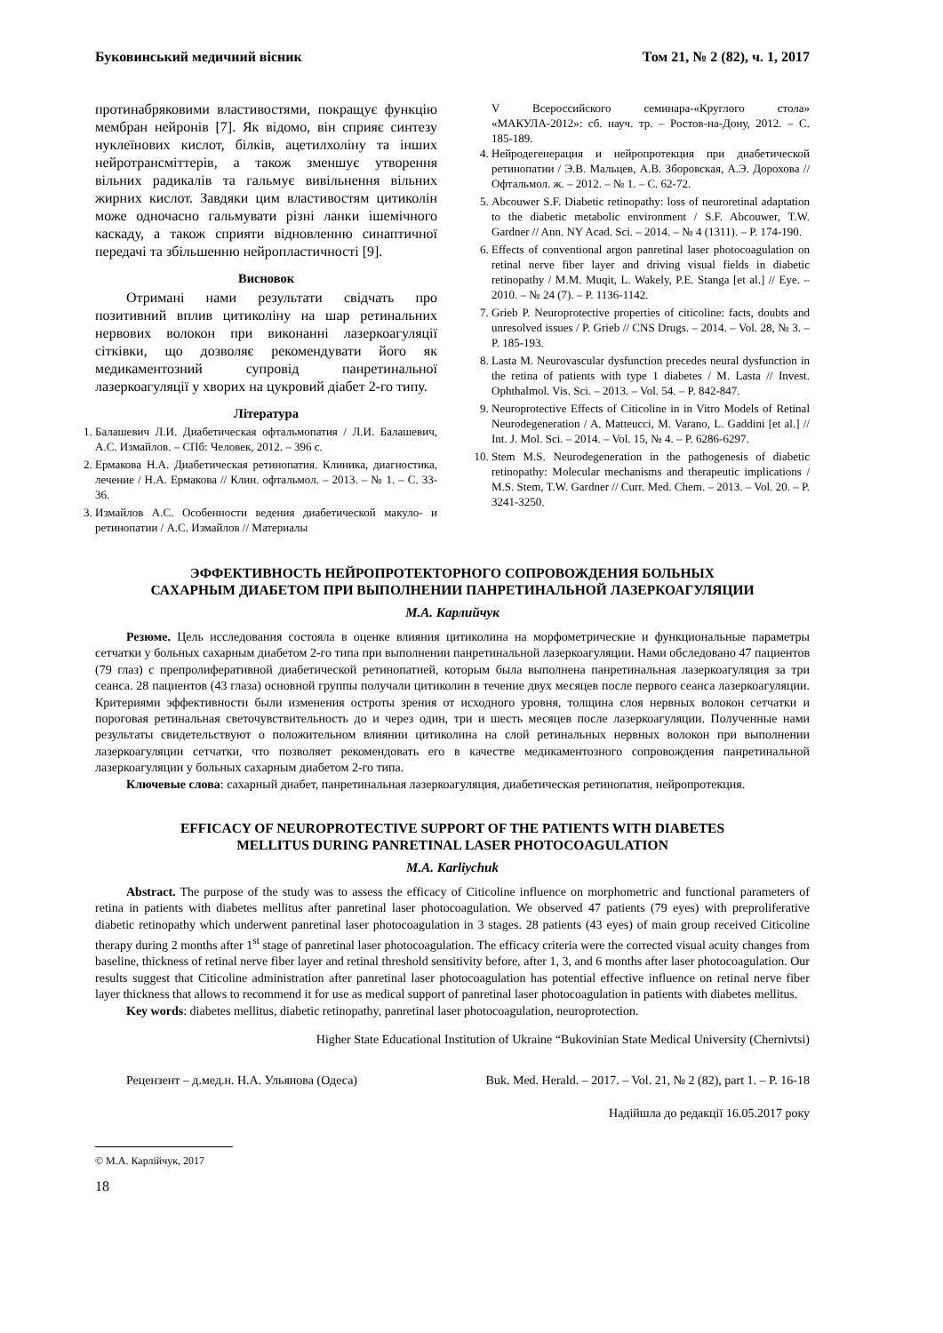Буковинський медичний вісник Том 21, № 2 (82), ч. 1, 2017
протинабряковими властивостями, покращує функцію мембран нейронів [7]. Як відомо, він сприяє синтезу нуклеїнових кислот, білків, ацетилхоліну та інших нейротрансміттерів, а також зменшує утворення вільних радикалів та гальмує вивільнення вільних жирних кислот. Завдяки цим властивостям цитиколін може одночасно гальмувати різні ланки ішемічного каскаду, а також сприяти відновленню синаптичної передачі та збільшенню нейропластичності [9].
Висновок
Отримані нами результати свідчать про позитивний вплив цитиколіну на шар ретинальних нервових волокон при виконанні лазеркоагуляції сітківки, що дозволяє рекомендувати його як медикаментозний супровід панретинальної лазеркоагуляції у хворих на цукровий діабет 2-го типу.
Література
1. Балашевич Л.И. Диабетическая офтальмопатия / Л.И. Балашевич, А.С. Измайлов. – СПб: Человек, 2012. – 396 с.
2. Ермакова Н.А. Диабетическая ретинопатия. Клиника, диагностика, лечение / Н.А. Ермакова // Клин. офтальмол. – 2013. – № 1. – С. 33-36.
3. Измайлов А.С. Особенности ведения диабетической макуло- и ретинопатии / А.С. Измайлов // Материалы
V Всероссийского семинара-«Круглого стола» «МАКУЛА-2012»: сб. науч. тр. – Ростов-на-Дону, 2012. – С. 185-189.
4. Нейродегенерация и нейропротекция при диабетической ретинопатии / Э.В. Мальцев, А.В. Зборовская, А.Э. Дорохова // Офтальмол. ж. – 2012. – № 1. – С. 62-72.
5. Abcouwer S.F. Diabetic retinopathy: loss of neuroretinal adaptation to the diabetic metabolic environment / S.F. Abcouwer, T.W. Gardner // Ann. NY Acad. Sci. – 2014. – № 4 (1311). – P. 174-190.
6. Effects of conventional argon panretinal laser photocoagulation on retinal nerve fiber layer and driving visual fields in diabetic retinopathy / M.M. Muqit, L. Wakely, P.E. Stanga [et al.] // Eye. – 2010. – № 24 (7). – P. 1136-1142.
7. Grieb P. Neuroprotective properties of citicoline: facts, doubts and unresolved issues / P. Grieb // CNS Drugs. – 2014. – Vol. 28, № 3. – P. 185-193.
8. Lasta M. Neurovascular dysfunction precedes neural dysfunction in the retina of patients with type 1 diabetes / M. Lasta // Invest. Ophthalmol. Vis. Sci. – 2013. – Vol. 54. – P. 842-847.
9. Neuroprotective Effects of Citicoline in in Vitro Models of Retinal Neurodegeneration / A. Matteucci, M. Varano, L. Gaddini [et al.] // Int. J. Mol. Sci. – 2014. – Vol. 15, № 4. – P. 6286-6297.
10. Stem M.S. Neurodegeneration in the pathogenesis of diabetic retinopathy: Molecular mechanisms and therapeutic implications / M.S. Stem, T.W. Gardner // Curr. Med. Chem. – 2013. – Vol. 20. – P. 3241-3250.
ЭФФЕКТИВНОСТЬ НЕЙРОПРОТЕКТОРНОГО СОПРОВОЖДЕНИЯ БОЛЬНЫХ
САХАРНЫМ ДИАБЕТОМ ПРИ ВЫПОЛНЕНИИ ПАНРЕТИНАЛЬНОЙ ЛАЗЕРКОАГУЛЯЦИИ
М.А. Карлийчук
Резюме. Цель исследования состояла в оценке влияния цитиколина на морфометрические и функциональные параметры сетчатки у больных сахарным диабетом 2-го типа при выполнении панретинальной лазеркоагуляции. Нами обследовано 47 пациентов (79 глаз) с препролиферативной диабетической ретинопатией, которым была выполнена панретинальная лазеркоагуляция за три сеанса. 28 пациентов (43 глаза) основной группы получали цитиколин в течение двух месяцев после первого сеанса лазеркоагуляции. Критериями эффективности были изменения остроты зрения от исходного уровня, толщина слоя нервных волокон сетчатки и пороговая ретинальная светочувствительность до и через один, три и шесть месяцев после лазеркоагуляции. Полученные нами результаты свидетельствуют о положительном влиянии цитиколина на слой ретинальных нервных волокон при выполнении лазеркоагуляции сетчатки, что позволяет рекомендовать его в качестве медикаментозного сопровождения панретинальной лазеркоагуляции у больных сахарным диабетом 2-го типа.
Ключевые слова: сахарный диабет, панретинальная лазеркоагуляция, диабетическая ретинопатия, нейропротекция.
EFFICACY OF NEUROPROTECTIVE SUPPORT OF THE PATIENTS WITH DIABETES
MELLITUS DURING PANRETINAL LASER PHOTOCOAGULATION
M.A. Karliychuk
Abstract. The purpose of the study was to assess the efficacy of Citicoline influence on morphometric and functional parameters of retina in patients with diabetes mellitus after panretinal laser photocoagulation. We observed 47 patients (79 eyes) with preproliferative diabetic retinopathy which underwent panretinal laser photocoagulation in 3 stages. 28 patients (43 eyes) of main group received Citicoline therapy during 2 months after 1<sup>st</sup> stage of panretinal laser photocoagulation. The efficacy criteria were the corrected visual acuity changes from baseline, thickness of retinal nerve fiber layer and retinal threshold sensitivity before, after 1, 3, and 6 months after laser photocoagulation. Our results suggest that Citicoline administration after panretinal laser photocoagulation has potential effective influence on retinal nerve fiber layer thickness that allows to recommend it for use as medical support of panretinal laser photocoagulation in patients with diabetes mellitus.
Key words: diabetes mellitus, diabetic retinopathy, panretinal laser photocoagulation, neuroprotection.
Higher State Educational Institution of Ukraine “Bukovinian State Medical University (Chernivtsi)
Рецензент – д.мед.н. Н.А. Ульянова (Одеса) Buk. Med. Herald. – 2017. – Vol. 21, № 2 (82), part 1. – P. 16-18
Надійшла до редакції 16.05.2017 року
© М.А. Карлійчук, 2017
18